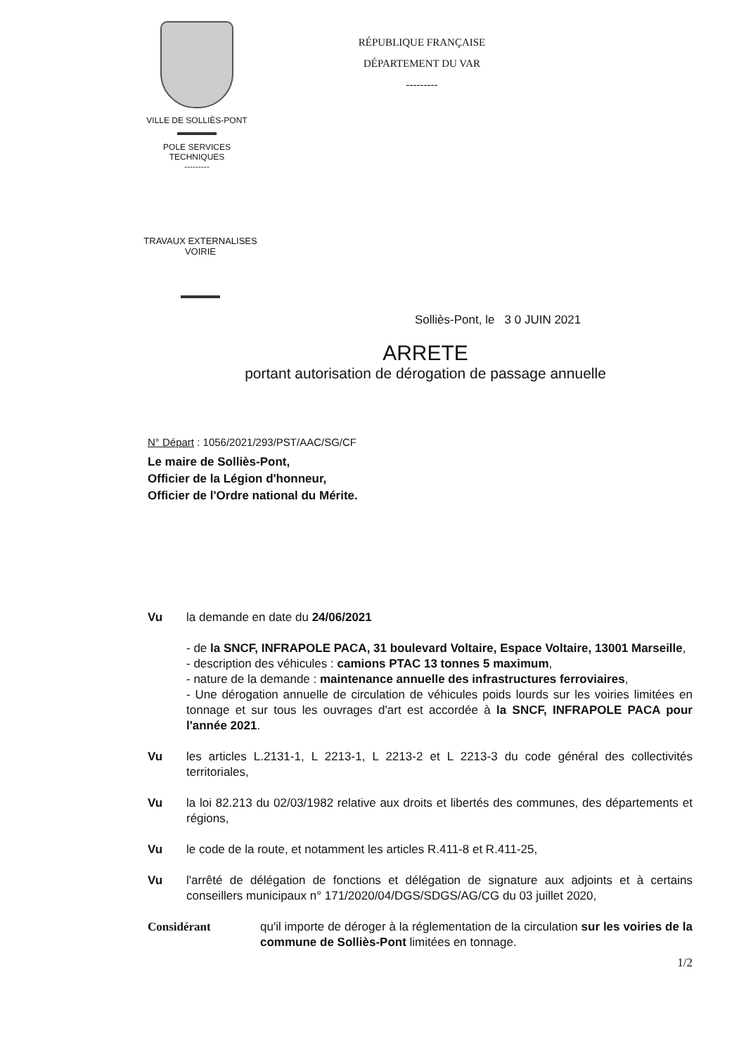VILLE DE SOLLIÈS-PONT
POLE SERVICES
TECHNIQUES
---------
RÉPUBLIQUE FRANÇAISE
DÉPARTEMENT DU VAR
---------
TRAVAUX EXTERNALISES
VOIRIE
Solliès-Pont, le 3 0 JUIN 2021
ARRETE
portant autorisation de dérogation de passage annuelle
N° Départ : 1056/2021/293/PST/AAC/SG/CF
Le maire de Solliès-Pont,
Officier de la Légion d'honneur,
Officier de l'Ordre national du Mérite.
Vu la demande en date du 24/06/2021
- de la SNCF, INFRAPOLE PACA, 31 boulevard Voltaire, Espace Voltaire, 13001 Marseille,
- description des véhicules : camions PTAC 13 tonnes 5 maximum,
- nature de la demande : maintenance annuelle des infrastructures ferroviaires,
- Une dérogation annuelle de circulation de véhicules poids lourds sur les voiries limitées en tonnage et sur tous les ouvrages d'art est accordée à la SNCF, INFRAPOLE PACA pour l'année 2021.
Vu les articles L.2131-1, L 2213-1, L 2213-2 et L 2213-3 du code général des collectivités territoriales,
Vu la loi 82.213 du 02/03/1982 relative aux droits et libertés des communes, des départements et régions,
Vu le code de la route, et notamment les articles R.411-8 et R.411-25,
Vu l'arrêté de délégation de fonctions et délégation de signature aux adjoints et à certains conseillers municipaux n° 171/2020/04/DGS/SDGS/AG/CG du 03 juillet 2020,
Considérant qu'il importe de déroger à la réglementation de la circulation sur les voiries de la commune de Solliès-Pont limitées en tonnage.
1/2